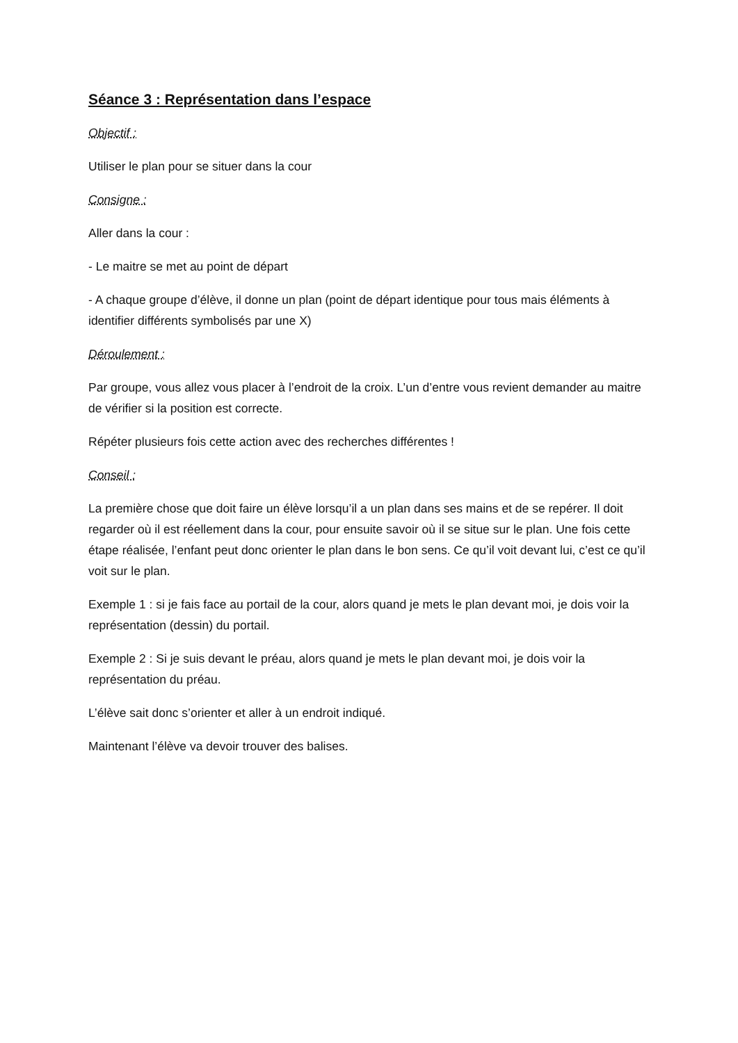Séance 3 : Représentation dans l’espace
Objectif :
Utiliser le plan pour se situer dans la cour
Consigne :
Aller dans la cour :
- Le maitre se met au point de départ
- A chaque groupe d’élève, il donne un plan (point de départ identique pour tous mais éléments à identifier différents symbolisés par une X)
Déroulement :
Par groupe, vous allez vous placer à l’endroit de la croix. L’un d’entre vous revient demander au maitre de vérifier si la position est correcte.
Répéter plusieurs fois cette action avec des recherches différentes !
Conseil :
La première chose que doit faire un élève lorsqu’il a un plan dans ses mains et de se repérer. Il doit regarder où il est réellement dans la cour, pour ensuite savoir où il se situe sur le plan. Une fois cette étape réalisée, l’enfant peut donc orienter le plan dans le bon sens. Ce qu’il voit devant lui, c’est ce qu’il voit sur le plan.
Exemple 1 : si je fais face au portail de la cour, alors quand je mets le plan devant moi, je dois voir la représentation (dessin) du portail.
Exemple 2 : Si je suis devant le préau, alors quand je mets le plan devant moi, je dois voir la représentation du préau.
L’élève sait donc s’orienter et aller à un endroit indiqué.
Maintenant l’élève va devoir trouver des balises.